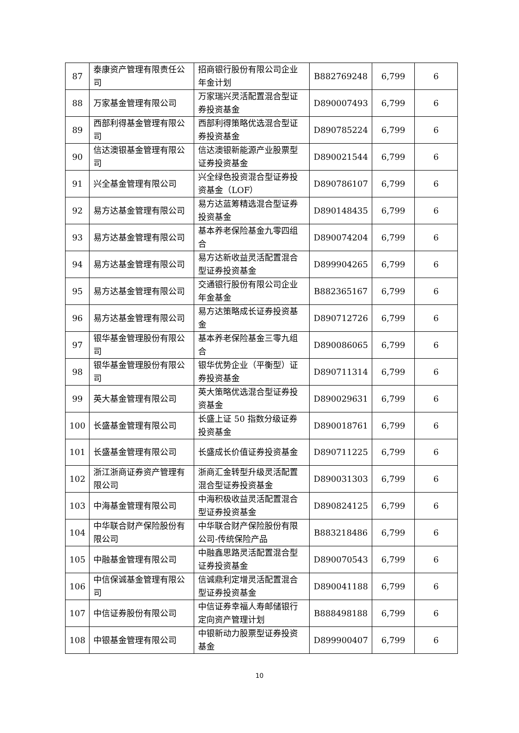| 87 | 泰康资产管理有限责任公司 | 招商银行股份有限公司企业年金计划 | B882769248 | 6,799 | 6 |
| 88 | 万家基金管理有限公司 | 万家瑞兴灵活配置混合型证券投资基金 | D890007493 | 6,799 | 6 |
| 89 | 西部利得基金管理有限公司 | 西部利得策略优选混合型证券投资基金 | D890785224 | 6,799 | 6 |
| 90 | 信达澳银基金管理有限公司 | 信达澳银新能源产业股票型证券投资基金 | D890021544 | 6,799 | 6 |
| 91 | 兴全基金管理有限公司 | 兴全绿色投资混合型证券投资基金（LOF） | D890786107 | 6,799 | 6 |
| 92 | 易方达基金管理有限公司 | 易方达蓝筹精选混合型证券投资基金 | D890148435 | 6,799 | 6 |
| 93 | 易方达基金管理有限公司 | 基本养老保险基金九零四组合 | D890074204 | 6,799 | 6 |
| 94 | 易方达基金管理有限公司 | 易方达新收益灵活配置混合型证券投资基金 | D899904265 | 6,799 | 6 |
| 95 | 易方达基金管理有限公司 | 交通银行股份有限公司企业年金基金 | B882365167 | 6,799 | 6 |
| 96 | 易方达基金管理有限公司 | 易方达策略成长证券投资基金 | D890712726 | 6,799 | 6 |
| 97 | 银华基金管理股份有限公司 | 基本养老保险基金三零九组合 | D890086065 | 6,799 | 6 |
| 98 | 银华基金管理股份有限公司 | 银华优势企业（平衡型）证券投资基金 | D890711314 | 6,799 | 6 |
| 99 | 英大基金管理有限公司 | 英大策略优选混合型证券投资基金 | D890029631 | 6,799 | 6 |
| 100 | 长盛基金管理有限公司 | 长盛上证 50 指数分级证券投资基金 | D890018761 | 6,799 | 6 |
| 101 | 长盛基金管理有限公司 | 长盛成长价值证券投资基金 | D890711225 | 6,799 | 6 |
| 102 | 浙江浙商证券资产管理有限公司 | 浙商汇金转型升级灵活配置混合型证券投资基金 | D890031303 | 6,799 | 6 |
| 103 | 中海基金管理有限公司 | 中海积极收益灵活配置混合型证券投资基金 | D890824125 | 6,799 | 6 |
| 104 | 中华联合财产保险股份有限公司 | 中华联合财产保险股份有限公司-传统保险产品 | B883218486 | 6,799 | 6 |
| 105 | 中融基金管理有限公司 | 中融鑫思路灵活配置混合型证券投资基金 | D890070543 | 6,799 | 6 |
| 106 | 中信保诚基金管理有限公司 | 信诚鼎利定增灵活配置混合型证券投资基金 | D890041188 | 6,799 | 6 |
| 107 | 中信证券股份有限公司 | 中信证券幸福人寿邮储银行定向资产管理计划 | B888498188 | 6,799 | 6 |
| 108 | 中银基金管理有限公司 | 中银新动力股票型证券投资基金 | D899900407 | 6,799 | 6 |
10